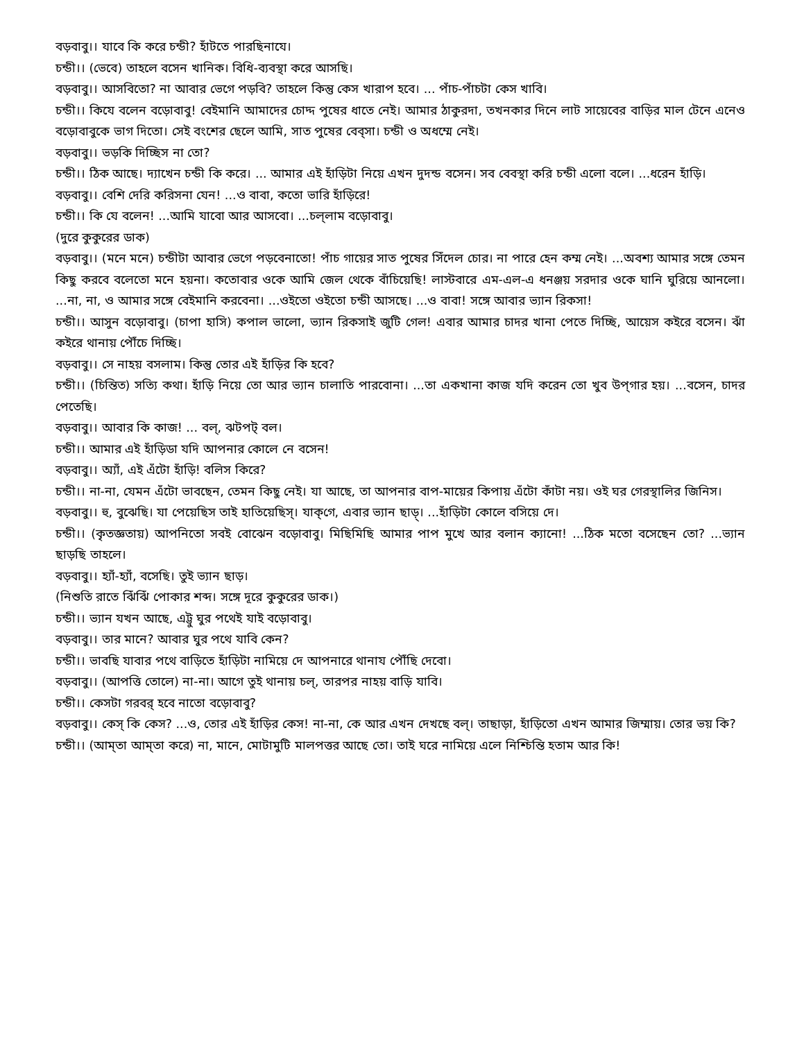বড়বাবু।। যাবে কি করে চন্ডী? হাঁটতে পারছিনাযে।
চন্ডী।। (ভেবে) তাহলে বসেন খানিক। বিধি-ব্যবস্থা করে আসছি।
বড়বাবু।। আসবিতো? না আবার ভেগে পড়বি? তাহলে কিন্তু কেস খারাপ হবে। ... পাঁচ-পাঁচটা কেস খাবি।
চন্ডী।। কিযে বলেন বড়োবাবু! বেইমানি আমাদের চোদ্দ পুষের ধাতে নেই। আমার ঠাকুরদা, তখনকার দিনে লাট সায়েবের বাড়ির মাল টেনে এনেও বড়োবাবুকে ভাগ দিতো। সেই বংশের ছেলে আমি, সাত পুষের বেব্সা। চন্ডী ও অধম্মে নেই।
বড়বাবু।। ভড়কি দিচ্ছিস না তো?
চন্ডী।। ঠিক আছে। দ্যাখেন চন্ডী কি করে। ... আমার এই হাঁড়িটা নিয়ে এখন দুদন্ড বসেন। সব বেবস্থা করি চন্ডী এলো বলে। ...ধরেন হাঁড়ি।
বড়বাবু।। বেশি দেরি করিসনা যেন! ...ও বাবা, কতো ভারি হাঁড়িরে!
চন্ডী।। কি যে বলেন! ...আমি যাবো আর আসবো। ...চল্‌লাম বড়োবাবু।
(দুরে কুকুরের ডাক)
বড়বাবু।। (মনে মনে) চন্ডীটা আবার ভেগে পড়বেনাতো! পাঁচ গায়ের সাত পুষের সিঁদেল চোর। না পারে হেন কম্ম নেই। ...অবশ্য আমার সঙ্গে তেমন কিছু করবে বলেতো মনে হয়না। কতোবার ওকে আমি জেল থেকে বাঁচিয়েছি! লাস্টবারে এম-এল-এ ধনঞ্জয় সরদার ওকে ঘানি ঘুরিয়ে আনলো। ...না, না, ও আমার সঙ্গে বেইমানি করবেনা। ...ওইতো ওইতো চন্ডী আসছে। ...ও বাবা! সঙ্গে আবার ভ্যান রিকসা!
চন্ডী।। আসুন বড়োবাবু। (চাপা হাসি) কপাল ভালো, ভ্যান রিকসাই জুটি গেল! এবার আমার চাদর খানা পেতে দিচ্ছি, আয়েস কইরে বসেন। ঝাঁ কইরে থানায় পৌঁচে দিচ্ছি।
বড়বাবু।। সে নাহয় বসলাম। কিন্তু তোর এই হাঁড়ির কি হবে?
চন্ডী।। (চিন্তিত) সত্যি কথা। হাঁড়ি নিয়ে তো আর ভ্যান চালাতি পারবোনা। ...তা একখানা কাজ যদি করেন তো খুব উপ্‌গার হয়। ...বসেন, চাদর পেতেছি।
বড়বাবু।। আবার কি কাজ! ... বল্, ঝটপট্ বল।
চন্ডী।। আমার এই হাঁড়িডা যদি আপনার কোলে নে বসেন!
বড়বাবু।। অ্যাঁ, এই এঁটো হাঁড়ি! বলিস কিরে?
চন্ডী।। না-না, যেমন এঁটো ভাবছেন, তেমন কিছু নেই। যা আছে, তা আপনার বাপ-মায়ের কিপায় এঁটো কাঁটা নয়। ওই ঘর গেরস্থালির জিনিস।
বড়বাবু।। হু, বুঝেছি। যা পেয়েছিস তাই হাতিয়েছিস্। যাক্‌গে, এবার ভ্যান ছাড়্। ...হাঁড়িটা কোলে বসিয়ে দে।
চন্ডী।। (কৃতজ্ঞতায়) আপনিতো সবই বোঝেন বড়োবাবু। মিছিমিছি আমার পাপ মুখে আর বলান ক্যানো! ...ঠিক মতো বসেছেন তো? ...ভ্যান ছাড়ছি তাহলে।
বড়বাবু।। হ্যাঁ-হ্যাঁ, বসেছি। তুই ভ্যান ছাড়।
(নিশুতি রাতে ঝিঁঝিঁ পোকার শব্দ। সঙ্গে দূরে কুকুরের ডাক।)
চন্ডী।। ভ্যান যখন আছে, এট্টু ঘুর পথেই যাই বড়োবাবু।
বড়বাবু।। তার মানে? আবার ঘুর পথে যাবি কেন?
চন্ডী।। ভাবছি যাবার পথে বাড়িতে হাঁড়িটা নামিয়ে দে আপনারে থানায পৌঁছি দেবো।
বড়বাবু।। (আপত্তি তোলে) না-না। আগে তুই থানায় চল্, তারপর নাহয় বাড়ি যাবি।
চন্ডী।। কেসটা গরবর্ হবে নাতো বড়োবাবু?
বড়বাবু।। কেস্ কি কেস? ...ও, তোর এই হাঁড়ির কেস! না-না, কে আর এখন দেখছে বল্। তাছাড়া, হাঁড়িতো এখন আমার জিম্মায়। তোর ভয় কি?
চন্ডী।। (আম্‌তা আম্‌তা করে) না, মানে, মোটামুটি মালপত্তর আছে তো। তাই ঘরে নামিয়ে এলে নিশ্চিন্তি হতাম আর কি!